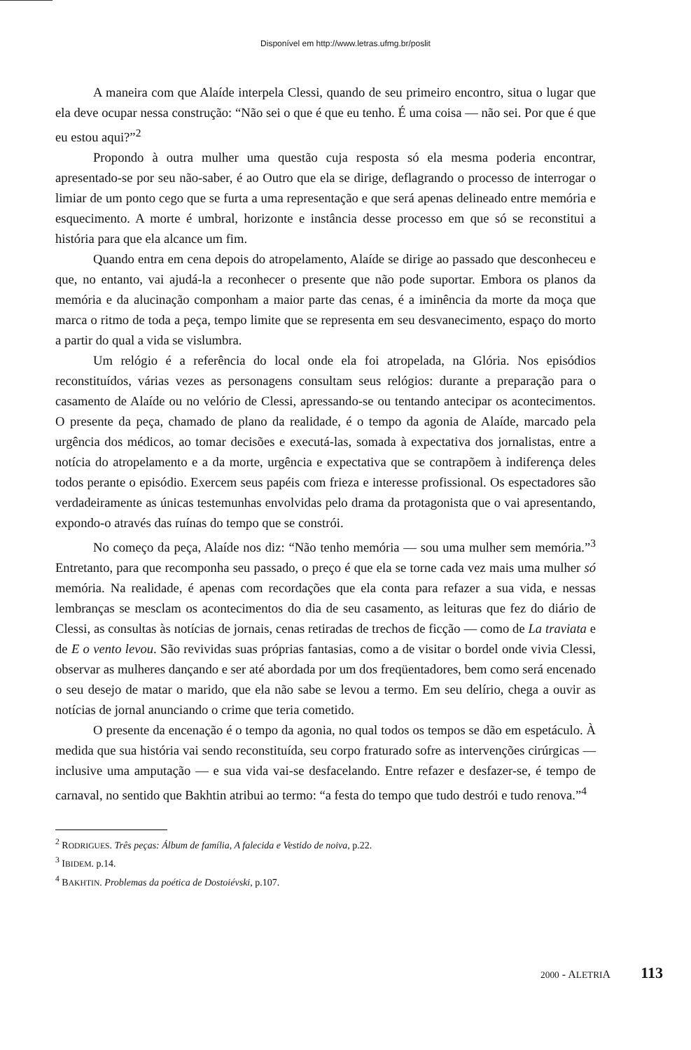Disponível em http://www.letras.ufmg.br/poslit
A maneira com que Alaíde interpela Clessi, quando de seu primeiro encontro, situa o lugar que ela deve ocupar nessa construção: “Não sei o que é que eu tenho. É uma coisa — não sei. Por que é que eu estou aqui?”<sup>2</sup>
Propondo à outra mulher uma questão cuja resposta só ela mesma poderia encontrar, apresentado-se por seu não-saber, é ao Outro que ela se dirige, deflagrando o processo de interrogar o limiar de um ponto cego que se furta a uma representação e que será apenas delineado entre memória e esquecimento. A morte é umbral, horizonte e instância desse processo em que só se reconstitui a história para que ela alcance um fim.
Quando entra em cena depois do atropelamento, Alaíde se dirige ao passado que desconheceu e que, no entanto, vai ajudá-la a reconhecer o presente que não pode suportar. Embora os planos da memória e da alucinação componham a maior parte das cenas, é a iminência da morte da moça que marca o ritmo de toda a peça, tempo limite que se representa em seu desvanecimento, espaço do morto a partir do qual a vida se vislumbra.
Um relógio é a referência do local onde ela foi atropelada, na Glória. Nos episódios reconstituídos, várias vezes as personagens consultam seus relógios: durante a preparação para o casamento de Alaíde ou no velório de Clessi, apressando-se ou tentando antecipar os acontecimentos. O presente da peça, chamado de plano da realidade, é o tempo da agonia de Alaíde, marcado pela urgência dos médicos, ao tomar decisões e executá-las, somada à expectativa dos jornalistas, entre a notícia do atropelamento e a da morte, urgência e expectativa que se contrapõem à indiferença deles todos perante o episódio. Exercem seus papéis com frieza e interesse profissional. Os espectadores são verdadeiramente as únicas testemunhas envolvidas pelo drama da protagonista que o vai apresentando, expondo-o através das ruínas do tempo que se constrói.
No começo da peça, Alaíde nos diz: “Não tenho memória — sou uma mulher sem memória.”<sup>3</sup> Entretanto, para que recomponha seu passado, o preço é que ela se torne cada vez mais uma mulher só memória. Na realidade, é apenas com recordações que ela conta para refazer a sua vida, e nessas lembranças se mesclam os acontecimentos do dia de seu casamento, as leituras que fez do diário de Clessi, as consultas às notícias de jornais, cenas retiradas de trechos de ficção — como de La traviata e de E o vento levou. São revividas suas próprias fantasias, como a de visitar o bordel onde vivia Clessi, observar as mulheres dançando e ser até abordada por um dos freqüentadores, bem como será encenado o seu desejo de matar o marido, que ela não sabe se levou a termo. Em seu delírio, chega a ouvir as notícias de jornal anunciando o crime que teria cometido.
O presente da encenação é o tempo da agonia, no qual todos os tempos se dão em espetáculo. À medida que sua história vai sendo reconstituída, seu corpo fraturado sofre as intervenções cirúrgicas — inclusive uma amputação — e sua vida vai-se desfacelando. Entre refazer e desfazer-se, é tempo de carnaval, no sentido que Bakhtin atribui ao termo: “a festa do tempo que tudo destrói e tudo renova.”<sup>4</sup>
<sup>2</sup> RODRIGUES. Três peças: Álbum de família, A falecida e Vestido de noiva, p.22.
<sup>3</sup> IBIDEM. p.14.
<sup>4</sup> BAKHTIN. Problemas da poética de Dostoiévski, p.107.
2000 - ALETRIA 113